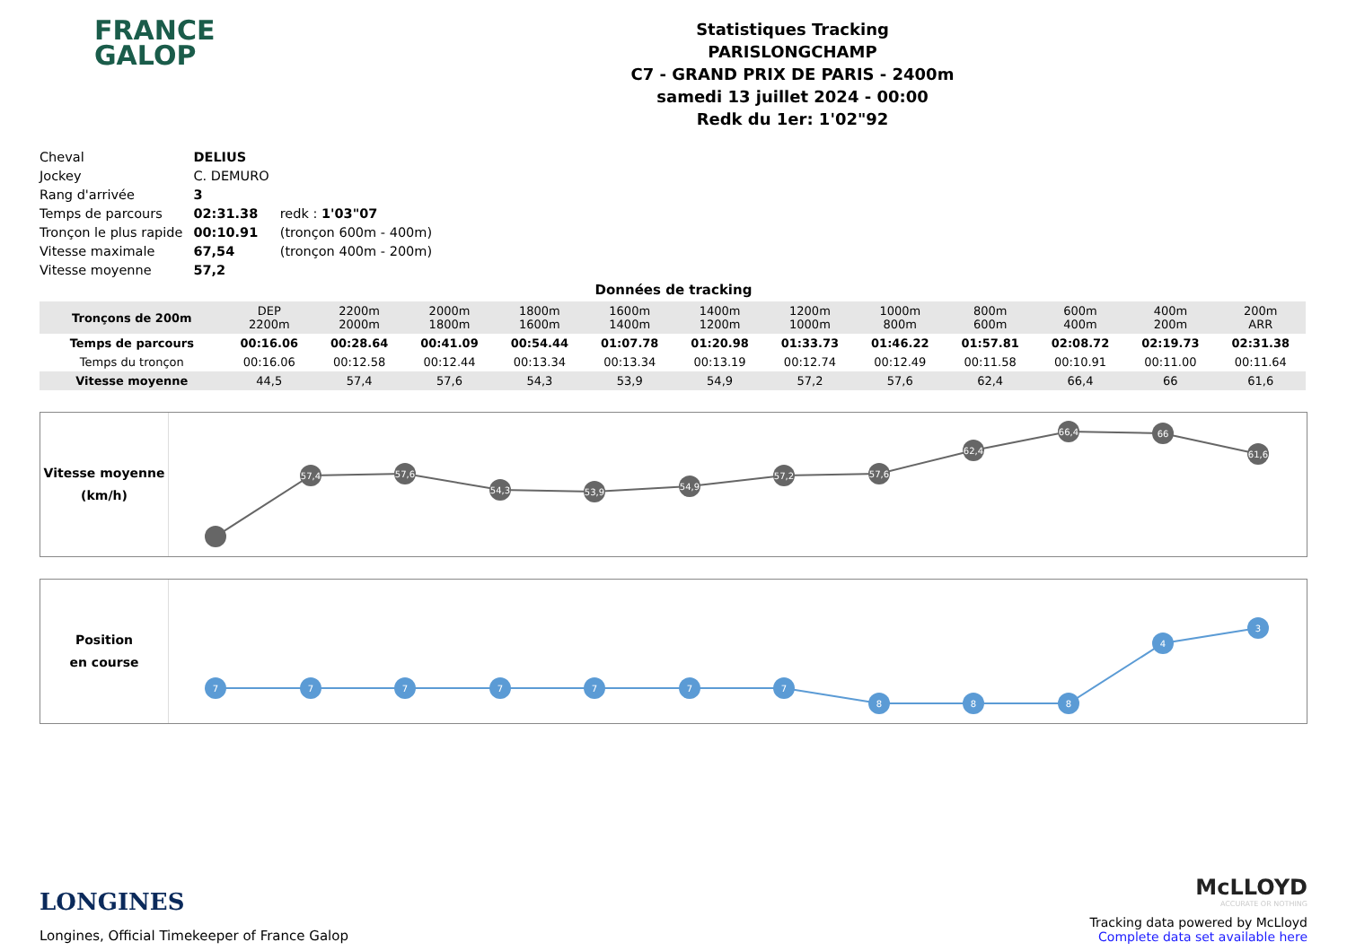FRANCE
GALOP
Statistiques Tracking
PARISLONGCHAMP
C7 - GRAND PRIX DE PARIS - 2400m
samedi 13 juillet 2024 - 00:00
Redk du 1er: 1'02"92
| Cheval | DELIUS | |
| Jockey | C. DEMURO | |
| Rang d'arrivée | 3 | |
| Temps de parcours | 02:31.38 | redk : 1'03"07 |
| Tronçon le plus rapide | 00:10.91 | (tronçon 600m - 400m) |
| Vitesse maximale | 67,54 | (tronçon 400m - 200m) |
| Vitesse moyenne | 57,2 | |
Données de tracking
| Tronçons de 200m | DEP 2200m | 2200m 2000m | 2000m 1800m | 1800m 1600m | 1600m 1400m | 1400m 1200m | 1200m 1000m | 1000m 800m | 800m 600m | 600m 400m | 400m 200m | 200m ARR |
| Temps de parcours | 00:16.06 | 00:28.64 | 00:41.09 | 00:54.44 | 01:07.78 | 01:20.98 | 01:33.73 | 01:46.22 | 01:57.81 | 02:08.72 | 02:19.73 | 02:31.38 |
| Temps du tronçon | 00:16.06 | 00:12.58 | 00:12.44 | 00:13.34 | 00:13.34 | 00:13.19 | 00:12.74 | 00:12.49 | 00:11.58 | 00:10.91 | 00:11.00 | 00:11.64 |
| Vitesse moyenne | 44,5 | 57,4 | 57,6 | 54,3 | 53,9 | 54,9 | 57,2 | 57,6 | 62,4 | 66,4 | 66 | 61,6 |
Vitesse moyenne
(km/h)
57,4
57,6
54,3
53,9
54,9
57,2
57,6
62,4
66,4
66
61,6
Position
en course
7
7
7
7
7
7
7
8
8
8
4
3
LONGINES
Longines, Official Timekeeper of France Galop
McLLOYD
ACCURATE OR NOTHING
Tracking data powered by McLloyd
Complete data set available here